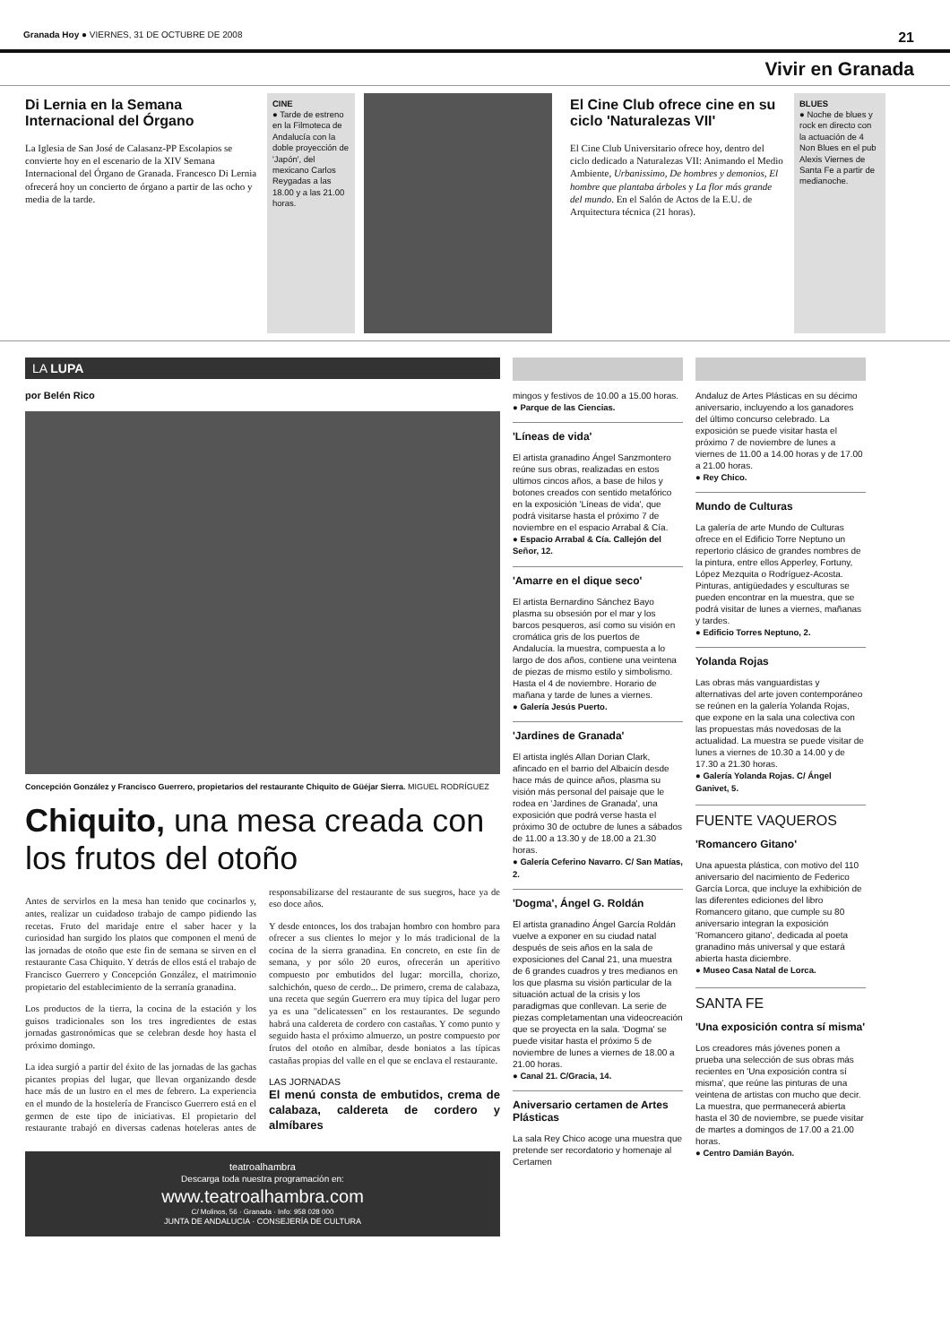Granada Hoy ● VIERNES, 31 DE OCTUBRE DE 2008 21
Vivir en Granada
Di Lernia en la Semana Internacional del Órgano
La Iglesia de San José de Calasanz-PP Escolapios se convierte hoy en el escenario de la XIV Semana Internacional del Órgano de Granada. Francesco Di Lernia ofrecerá hoy un concierto de órgano a partir de las ocho y media de la tarde.
CINE
● Tarde de estreno en la Filmoteca de Andalucía con la doble proyección de 'Japón', del mexicano Carlos Reygadas a las 18.00 y a las 21.00 horas.
El Cine Club ofrece cine en su ciclo 'Naturalezas VII'
El Cine Club Universitario ofrece hoy, dentro del ciclo dedicado a Naturalezas VII: Animando el Medio Ambiente, Urbanissimo, De hombres y demonios, El hombre que plantaba árboles y La flor más grande del mundo. En el Salón de Actos de la E.U. de Arquitectura técnica (21 horas).
BLUES
● Noche de blues y rock en directo con la actuación de 4 Non Blues en el pub Alexis Viernes de Santa Fe a partir de medianoche.
LA LUPA
por Belén Rico
Concepción González y Francisco Guerrero, propietarios del restaurante Chiquito de Güéjar Sierra. MIGUEL RODRÍGUEZ
Chiquito, una mesa creada con los frutos del otoño
Antes de servirlos en la mesa han tenido que cocinarlos y, antes, realizar un cuidadoso trabajo de campo pidiendo las recetas. Fruto del maridaje entre el saber hacer y la curiosidad han surgido los platos que componen el menú de las jornadas de otoño que este fin de semana se sirven en el restaurante Casa Chiquito. Y detrás de ellos está el trabajo de Francisco Guerrero y Concepción González, el matrimonio propietario del establecimiento de la serranía granadina.
Los productos de la tierra, la cocina de la estación y los guisos tradicionales son los tres ingredientes de estas jornadas gastronómicas que se celebran desde hoy hasta el próximo domingo.
La idea surgió a partir del éxito de las jornadas de las gachas picantes propias del lugar, que llevan organizando desde hace más de un lustro en el mes de febrero. La experiencia en el mundo de la hostelería de Francisco Guerrero está en el germen de este tipo de iniciativas. El propietario del restaurante trabajó en diversas cadenas hoteleras antes de responsabilizarse del restaurante de sus suegros, hace ya de eso doce años.
Y desde entonces, los dos trabajan hombro con hombro para ofrecer a sus clientes lo mejor y lo más tradicional de la cocina de la sierra granadina. En concreto, en este fin de semana, y por sólo 20 euros, ofrecerán un aperitivo compuesto por embutidos del lugar: morcilla, chorizo, salchichón, queso de cerdo... De primero, crema de calabaza, una receta que según Guerrero era muy típica del lugar pero ya es una "delicatessen" en los restaurantes. De segundo habrá una caldereta de cordero con castañas. Y como punto y seguido hasta el próximo almuerzo, un postre compuesto por frutos del otoño en almíbar, desde boniatos a las típicas castañas propias del valle en el que se enclava el restaurante.
LAS JORNADAS
El menú consta de embutidos, crema de calabaza, caldereta de cordero y almíbares
teatroalhambra
Descarga toda nuestra programación en:
www.teatroalhambra.com
C/ Molinos, 56 · Granada · Info: 958 028 000
JUNTA DE ANDALUCIA · CONSEJERÍA DE CULTURA
mingos y festivos de 10.00 a 15.00 horas.
● Parque de las Ciencias.
'Líneas de vida'
El artista granadino Ángel Sanzmontero reúne sus obras, realizadas en estos ultimos cincos años, a base de hilos y botones creados con sentido metafórico en la exposición 'Líneas de vida', que podrá visitarse hasta el próximo 7 de noviembre en el espacio Arrabal & Cía.
● Espacio Arrabal & Cía. Callejón del Señor, 12.
'Amarre en el dique seco'
El artista Bernardino Sánchez Bayo plasma su obsesión por el mar y los barcos pesqueros, así como su visión en cromática gris de los puertos de Andalucía. la muestra, compuesta a lo largo de dos años, contiene una veintena de piezas de mismo estilo y simbolismo. Hasta el 4 de noviembre. Horario de mañana y tarde de lunes a viernes.
● Galería Jesús Puerto.
'Jardines de Granada'
El artista inglés Allan Dorian Clark, afincado en el barrio del Albaicín desde hace más de quince años, plasma su visión más personal del paisaje que le rodea en 'Jardines de Granada', una exposición que podrá verse hasta el próximo 30 de octubre de lunes a sábados de 11.00 a 13.30 y de 18.00 a 21.30 horas.
● Galería Ceferino Navarro. C/ San Matías, 2.
'Dogma', Ángel G. Roldán
El artista granadino Ángel García Roldán vuelve a exponer en su ciudad natal después de seis años en la sala de exposiciones del Canal 21, una muestra de 6 grandes cuadros y tres medianos en los que plasma su visión particular de la situación actual de la crisis y los paradigmas que conllevan. La serie de piezas completamentan una videocreación que se proyecta en la sala. 'Dogma' se puede visitar hasta el próximo 5 de noviembre de lunes a viernes de 18.00 a 21.00 horas.
● Canal 21. C/Gracia, 14.
Aniversario certamen de Artes Plásticas
La sala Rey Chico acoge una muestra que pretende ser recordatorio y homenaje al Certamen
Andaluz de Artes Plásticas en su décimo aniversario, incluyendo a los ganadores del último concurso celebrado. La exposición se puede visitar hasta el próximo 7 de noviembre de lunes a viernes de 11.00 a 14.00 horas y de 17.00 a 21.00 horas.
● Rey Chico.
Mundo de Culturas
La galería de arte Mundo de Culturas ofrece en el Edificio Torre Neptuno un repertorio clásico de grandes nombres de la pintura, entre ellos Apperley, Fortuny, López Mezquita o Rodríguez-Acosta. Pinturas, antigüedades y esculturas se pueden encontrar en la muestra, que se podrá visitar de lunes a viernes, mañanas y tardes.
● Edificio Torres Neptuno, 2.
Yolanda Rojas
Las obras más vanguardistas y alternativas del arte joven contemporáneo se reúnen en la galería Yolanda Rojas, que expone en la sala una colectiva con las propuestas más novedosas de la actualidad. La muestra se puede visitar de lunes a viernes de 10.30 a 14.00 y de 17.30 a 21.30 horas.
● Galería Yolanda Rojas. C/ Ángel Ganivet, 5.
FUENTE VAQUEROS
'Romancero Gitano'
Una apuesta plástica, con motivo del 110 aniversario del nacimiento de Federico García Lorca, que incluye la exhibición de las diferentes ediciones del libro Romancero gitano, que cumple su 80 aniversario integran la exposición 'Romancero gitano', dedicada al poeta granadino más universal y que estará abierta hasta diciembre.
● Museo Casa Natal de Lorca.
SANTA FE
'Una exposición contra sí misma'
Los creadores más jóvenes ponen a prueba una selección de sus obras más recientes en 'Una exposición contra sí misma', que reúne las pinturas de una veintena de artistas con mucho que decir. La muestra, que permanecerá abierta hasta el 30 de noviembre, se puede visitar de martes a domingos de 17.00 a 21.00 horas.
● Centro Damián Bayón.